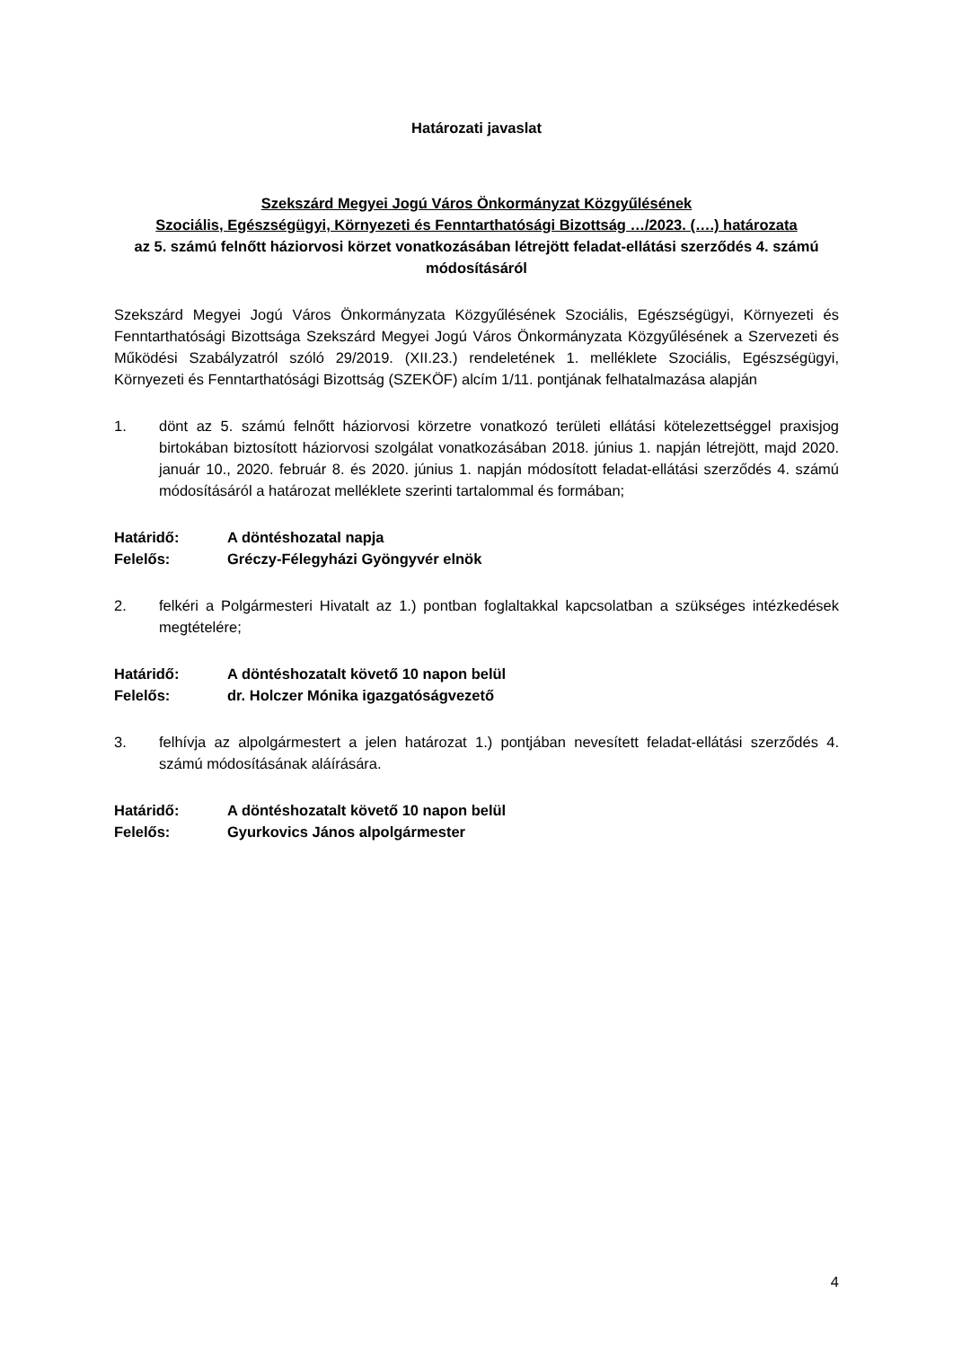Határozati javaslat
Szekszárd Megyei Jogú Város Önkormányzat Közgyűlésének
Szociális, Egészségügyi, Környezeti és Fenntarthatósági Bizottság …/2023. (….) határozata
az 5. számú felnőtt háziorvosi körzet vonatkozásában létrejött feladat-ellátási szerződés 4. számú módosításáról
Szekszárd Megyei Jogú Város Önkormányzata Közgyűlésének Szociális, Egészségügyi, Környezeti és Fenntarthatósági Bizottsága Szekszárd Megyei Jogú Város Önkormányzata Közgyűlésének a Szervezeti és Működési Szabályzatról szóló 29/2019. (XII.23.) rendeletének 1. melléklete Szociális, Egészségügyi, Környezeti és Fenntarthatósági Bizottság (SZEKÖF) alcím 1/11. pontjának felhatalmazása alapján
1. dönt az 5. számú felnőtt háziorvosi körzetre vonatkozó területi ellátási kötelezettséggel praxisjog birtokában biztosított háziorvosi szolgálat vonatkozásában 2018. június 1. napján létrejött, majd 2020. január 10., 2020. február 8. és 2020. június 1. napján módosított feladat-ellátási szerződés 4. számú módosításáról a határozat melléklete szerinti tartalommal és formában;
Határidő: A döntéshozatal napja
Felelős: Gréczy-Félegyházi Gyöngyvér elnök
2. felkéri a Polgármesteri Hivatalt az 1.) pontban foglaltakkal kapcsolatban a szükséges intézkedések megtételére;
Határidő: A döntéshozatalt követő 10 napon belül
Felelős: dr. Holczer Mónika igazgatóságvezető
3. felhívja az alpolgármestert a jelen határozat 1.) pontjában nevesített feladat-ellátási szerződés 4. számú módosításának aláírására.
Határidő: A döntéshozatalt követő 10 napon belül
Felelős: Gyurkovics János alpolgármester
4